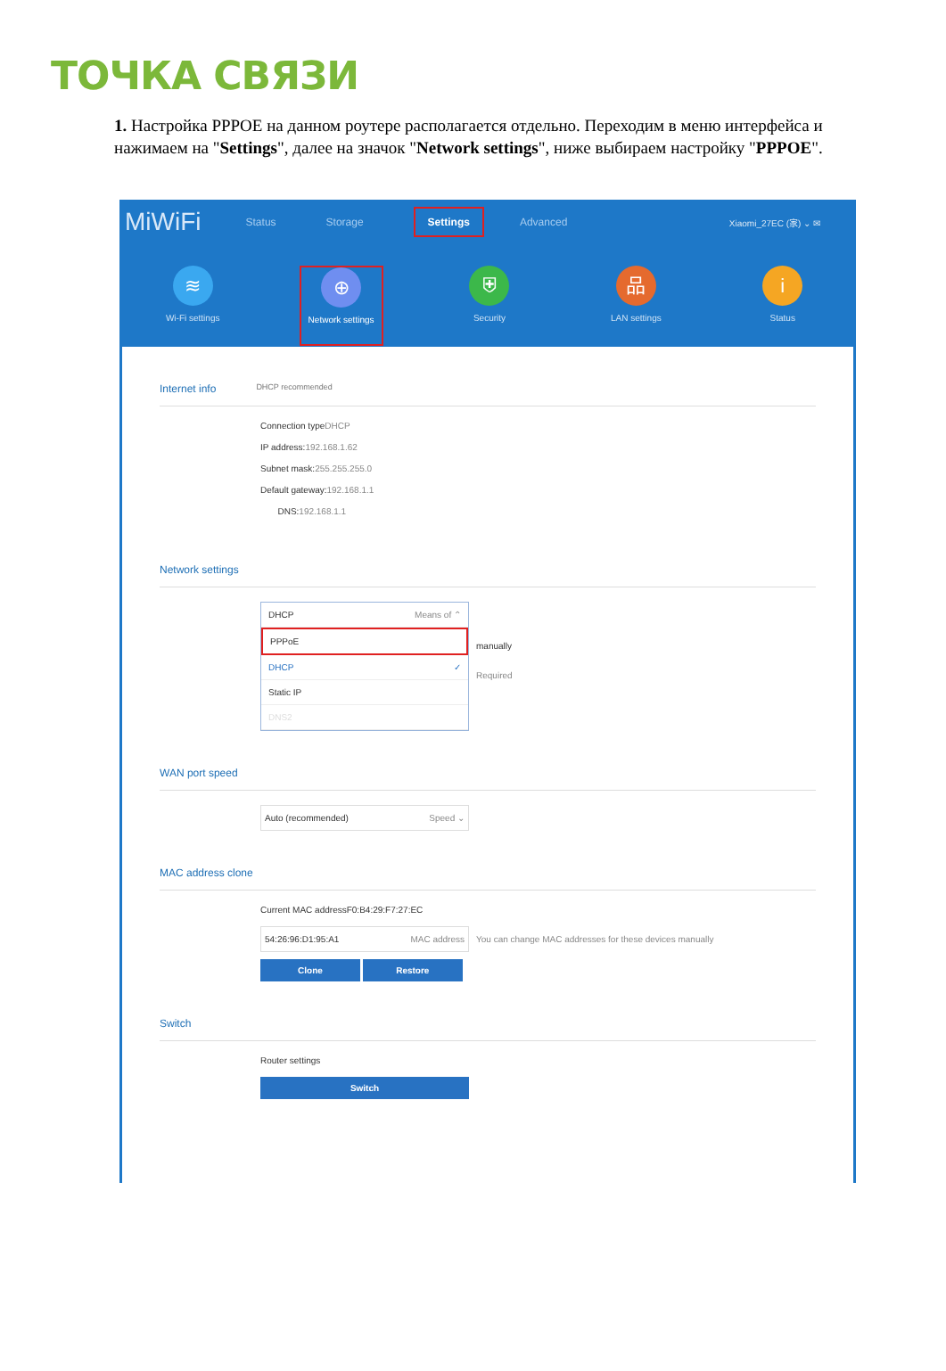ТОЧКА СВЯЗИ
1. Настройка PPPOE на данном роутере располагается отдельно. Переходим в меню интерфейса и нажимаем на "Settings", далее на значок "Network settings", ниже выбираем настройку "PPPOE".
MiWiFi Status Storage Settings Advanced Xiaomi_27EC (家) ⌄ ✉
≋
Wi-Fi settings
⊕
Network settings
⛨
Security
品
LAN settings
i
Status
Internet info DHCP recommended
Connection typeDHCP
IP address:192.168.1.62
Subnet mask:255.255.255.0
Default gateway:192.168.1.1
DNS:192.168.1.1
Network settings
DHCP Means of ⌃
PPPoE
DHCP ✓
Static IP
DNS2
manually
Required
WAN port speed
Auto (recommended) Speed ⌄
MAC address clone
Current MAC addressF0:B4:29:F7:27:EC
54:26:96:D1:95:A1 MAC address
You can change MAC addresses for these devices manually
Clone Restore
Switch
Router settings
Switch